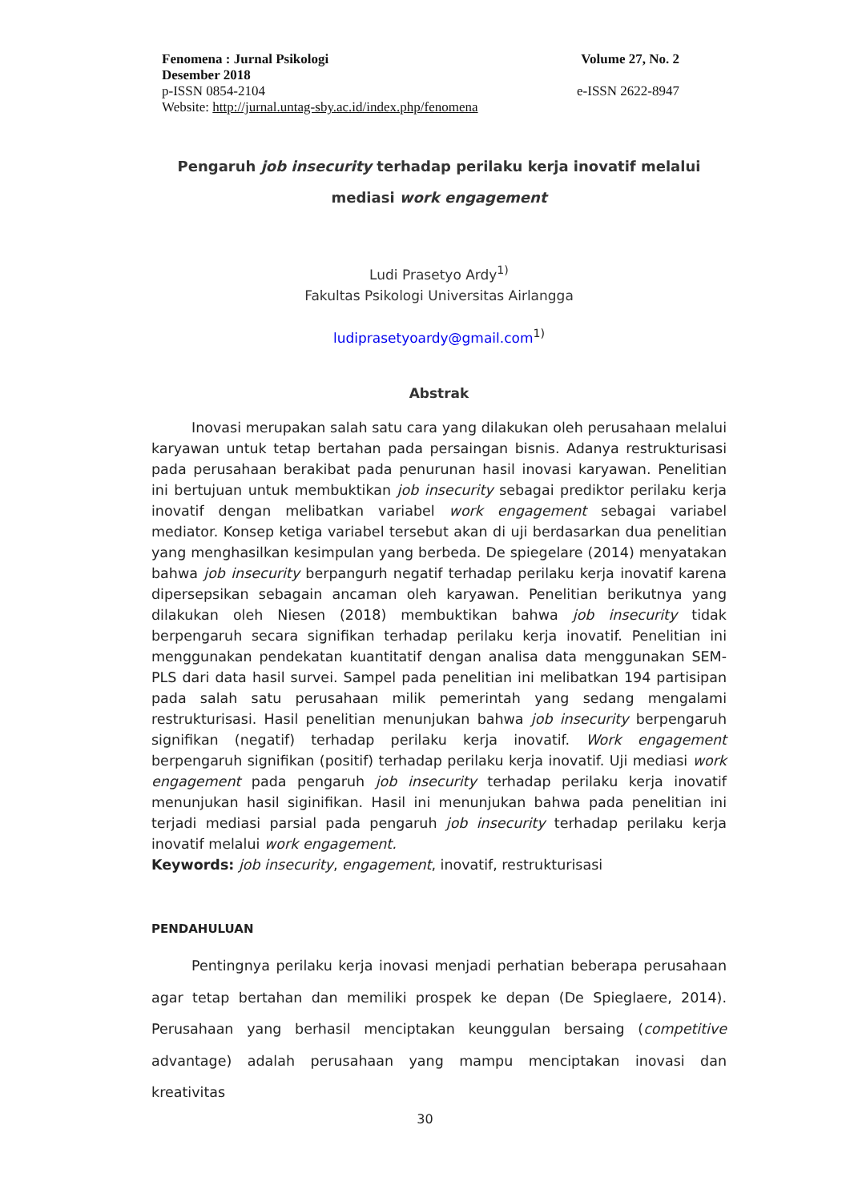Fenomena : Jurnal Psikologi Volume 27, No. 2
Desember 2018
p-ISSN 0854-2104 e-ISSN 2622-8947
Website: http://jurnal.untag-sby.ac.id/index.php/fenomena
Pengaruh job insecurity terhadap perilaku kerja inovatif melalui mediasi work engagement
Ludi Prasetyo Ardy<sup>1)</sup>
Fakultas Psikologi Universitas Airlangga
ludiprasetyoardy@gmail.com<sup>1)</sup>
Abstrak
Inovasi merupakan salah satu cara yang dilakukan oleh perusahaan melalui karyawan untuk tetap bertahan pada persaingan bisnis. Adanya restrukturisasi pada perusahaan berakibat pada penurunan hasil inovasi karyawan. Penelitian ini bertujuan untuk membuktikan job insecurity sebagai prediktor perilaku kerja inovatif dengan melibatkan variabel work engagement sebagai variabel mediator. Konsep ketiga variabel tersebut akan di uji berdasarkan dua penelitian yang menghasilkan kesimpulan yang berbeda. De spiegelare (2014) menyatakan bahwa job insecurity berpangurh negatif terhadap perilaku kerja inovatif karena dipersepsikan sebagain ancaman oleh karyawan. Penelitian berikutnya yang dilakukan oleh Niesen (2018) membuktikan bahwa job insecurity tidak berpengaruh secara signifikan terhadap perilaku kerja inovatif. Penelitian ini menggunakan pendekatan kuantitatif dengan analisa data menggunakan SEM-PLS dari data hasil survei. Sampel pada penelitian ini melibatkan 194 partisipan pada salah satu perusahaan milik pemerintah yang sedang mengalami restrukturisasi. Hasil penelitian menunjukan bahwa job insecurity berpengaruh signifikan (negatif) terhadap perilaku kerja inovatif. Work engagement berpengaruh signifikan (positif) terhadap perilaku kerja inovatif. Uji mediasi work engagement pada pengaruh job insecurity terhadap perilaku kerja inovatif menunjukan hasil siginifikan. Hasil ini menunjukan bahwa pada penelitian ini terjadi mediasi parsial pada pengaruh job insecurity terhadap perilaku kerja inovatif melalui work engagement.
Keywords: job insecurity, engagement, inovatif, restrukturisasi
PENDAHULUAN
Pentingnya perilaku kerja inovasi menjadi perhatian beberapa perusahaan agar tetap bertahan dan memiliki prospek ke depan (De Spieglaere, 2014). Perusahaan yang berhasil menciptakan keunggulan bersaing (competitive advantage) adalah perusahaan yang mampu menciptakan inovasi dan kreativitas
30